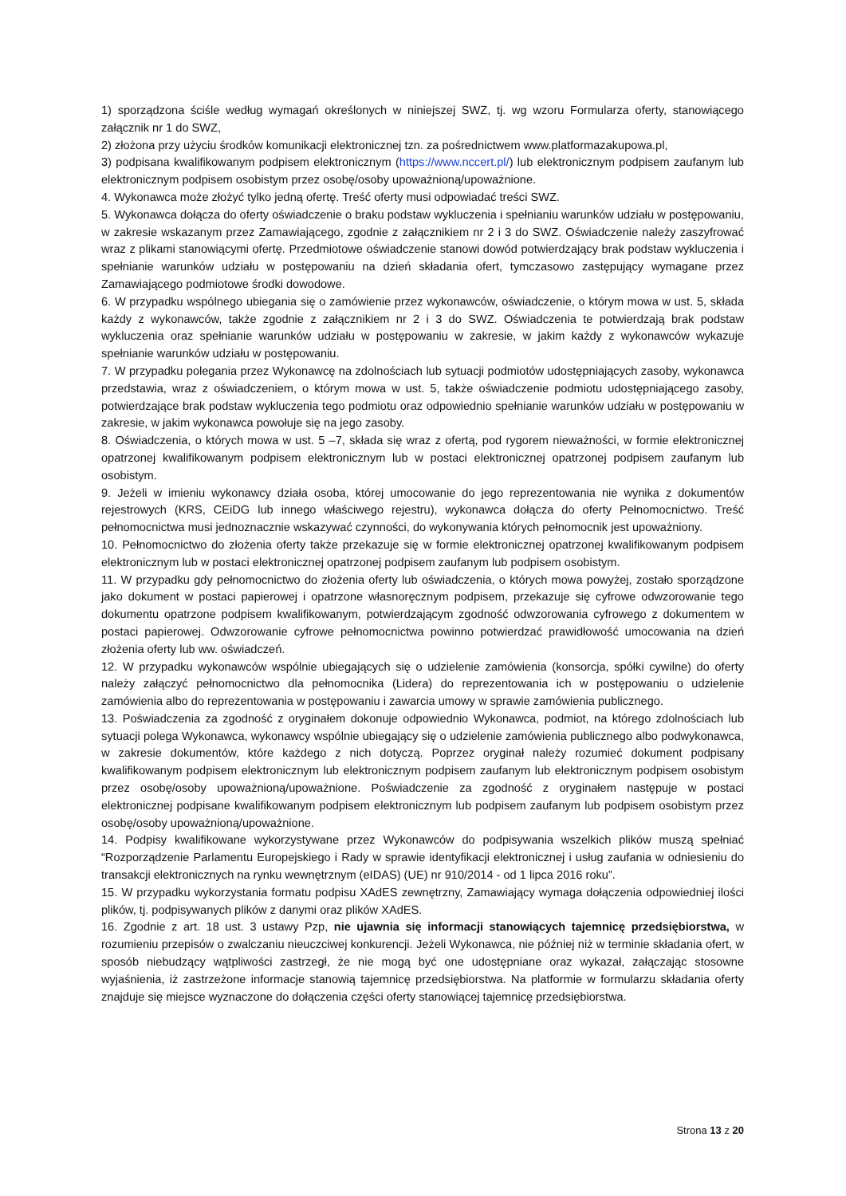1) sporządzona ściśle według wymagań określonych w niniejszej SWZ, tj. wg wzoru Formularza oferty, stanowiącego załącznik nr 1 do SWZ,
2) złożona przy użyciu środków komunikacji elektronicznej tzn. za pośrednictwem www.platformazakupowa.pl,
3) podpisana kwalifikowanym podpisem elektronicznym (https://www.nccert.pl/) lub elektronicznym podpisem zaufanym lub elektronicznym podpisem osobistym przez osobę/osoby upoważnioną/upoważnione.
4. Wykonawca może złożyć tylko jedną ofertę. Treść oferty musi odpowiadać treści SWZ.
5. Wykonawca dołącza do oferty oświadczenie o braku podstaw wykluczenia i spełnianiu warunków udziału w postępowaniu, w zakresie wskazanym przez Zamawiającego, zgodnie z załącznikiem nr 2 i 3 do SWZ. Oświadczenie należy zaszyfrować wraz z plikami stanowiącymi ofertę. Przedmiotowe oświadczenie stanowi dowód potwierdzający brak podstaw wykluczenia i spełnianie warunków udziału w postępowaniu na dzień składania ofert, tymczasowo zastępujący wymagane przez Zamawiającego podmiotowe środki dowodowe.
6. W przypadku wspólnego ubiegania się o zamówienie przez wykonawców, oświadczenie, o którym mowa w ust. 5, składa każdy z wykonawców, także zgodnie z załącznikiem nr 2 i 3 do SWZ. Oświadczenia te potwierdzają brak podstaw wykluczenia oraz spełnianie warunków udziału w postępowaniu w zakresie, w jakim każdy z wykonawców wykazuje spełnianie warunków udziału w postępowaniu.
7. W przypadku polegania przez Wykonawcę na zdolnościach lub sytuacji podmiotów udostępniających zasoby, wykonawca przedstawia, wraz z oświadczeniem, o którym mowa w ust. 5, także oświadczenie podmiotu udostępniającego zasoby, potwierdzające brak podstaw wykluczenia tego podmiotu oraz odpowiednio spełnianie warunków udziału w postępowaniu w zakresie, w jakim wykonawca powołuje się na jego zasoby.
8. Oświadczenia, o których mowa w ust. 5 –7, składa się wraz z ofertą, pod rygorem nieważności, w formie elektronicznej opatrzonej kwalifikowanym podpisem elektronicznym lub w postaci elektronicznej opatrzonej podpisem zaufanym lub osobistym.
9. Jeżeli w imieniu wykonawcy działa osoba, której umocowanie do jego reprezentowania nie wynika z dokumentów rejestrowych (KRS, CEiDG lub innego właściwego rejestru), wykonawca dołącza do oferty Pełnomocnictwo. Treść pełnomocnictwa musi jednoznacznie wskazywać czynności, do wykonywania których pełnomocnik jest upoważniony.
10. Pełnomocnictwo do złożenia oferty także przekazuje się w formie elektronicznej opatrzonej kwalifikowanym podpisem elektronicznym lub w postaci elektronicznej opatrzonej podpisem zaufanym lub podpisem osobistym.
11. W przypadku gdy pełnomocnictwo do złożenia oferty lub oświadczenia, o których mowa powyżej, zostało sporządzone jako dokument w postaci papierowej i opatrzone własnoręcznym podpisem, przekazuje się cyfrowe odwzorowanie tego dokumentu opatrzone podpisem kwalifikowanym, potwierdzającym zgodność odwzorowania cyfrowego z dokumentem w postaci papierowej. Odwzorowanie cyfrowe pełnomocnictwa powinno potwierdzać prawidłowość umocowania na dzień złożenia oferty lub ww. oświadczeń.
12. W przypadku wykonawców wspólnie ubiegających się o udzielenie zamówienia (konsorcja, spółki cywilne) do oferty należy załączyć pełnomocnictwo dla pełnomocnika (Lidera) do reprezentowania ich w postępowaniu o udzielenie zamówienia albo do reprezentowania w postępowaniu i zawarcia umowy w sprawie zamówienia publicznego.
13. Poświadczenia za zgodność z oryginałem dokonuje odpowiednio Wykonawca, podmiot, na którego zdolnościach lub sytuacji polega Wykonawca, wykonawcy wspólnie ubiegający się o udzielenie zamówienia publicznego albo podwykonawca, w zakresie dokumentów, które każdego z nich dotyczą. Poprzez oryginał należy rozumieć dokument podpisany kwalifikowanym podpisem elektronicznym lub elektronicznym podpisem zaufanym lub elektronicznym podpisem osobistym przez osobę/osoby upoważnioną/upoważnione. Poświadczenie za zgodność z oryginałem następuje w postaci elektronicznej podpisane kwalifikowanym podpisem elektronicznym lub podpisem zaufanym lub podpisem osobistym przez osobę/osoby upoważnioną/upoważnione.
14. Podpisy kwalifikowane wykorzystywane przez Wykonawców do podpisywania wszelkich plików muszą spełniać “Rozporządzenie Parlamentu Europejskiego i Rady w sprawie identyfikacji elektronicznej i usług zaufania w odniesieniu do transakcji elektronicznych na rynku wewnętrznym (eIDAS) (UE) nr 910/2014 - od 1 lipca 2016 roku”.
15. W przypadku wykorzystania formatu podpisu XAdES zewnętrzny, Zamawiający wymaga dołączenia odpowiedniej ilości plików, tj. podpisywanych plików z danymi oraz plików XAdES.
16. Zgodnie z art. 18 ust. 3 ustawy Pzp, nie ujawnia się informacji stanowiących tajemnicę przedsiębiorstwa, w rozumieniu przepisów o zwalczaniu nieuczciwej konkurencji. Jeżeli Wykonawca, nie później niż w terminie składania ofert, w sposób niebudzący wątpliwości zastrzegł, że nie mogą być one udostępniane oraz wykazał, załączając stosowne wyjaśnienia, iż zastrzeżone informacje stanowią tajemnicę przedsiębiorstwa. Na platformie w formularzu składania oferty znajduje się miejsce wyznaczone do dołączenia części oferty stanowiącej tajemnicę przedsiębiorstwa.
Strona 13 z 20